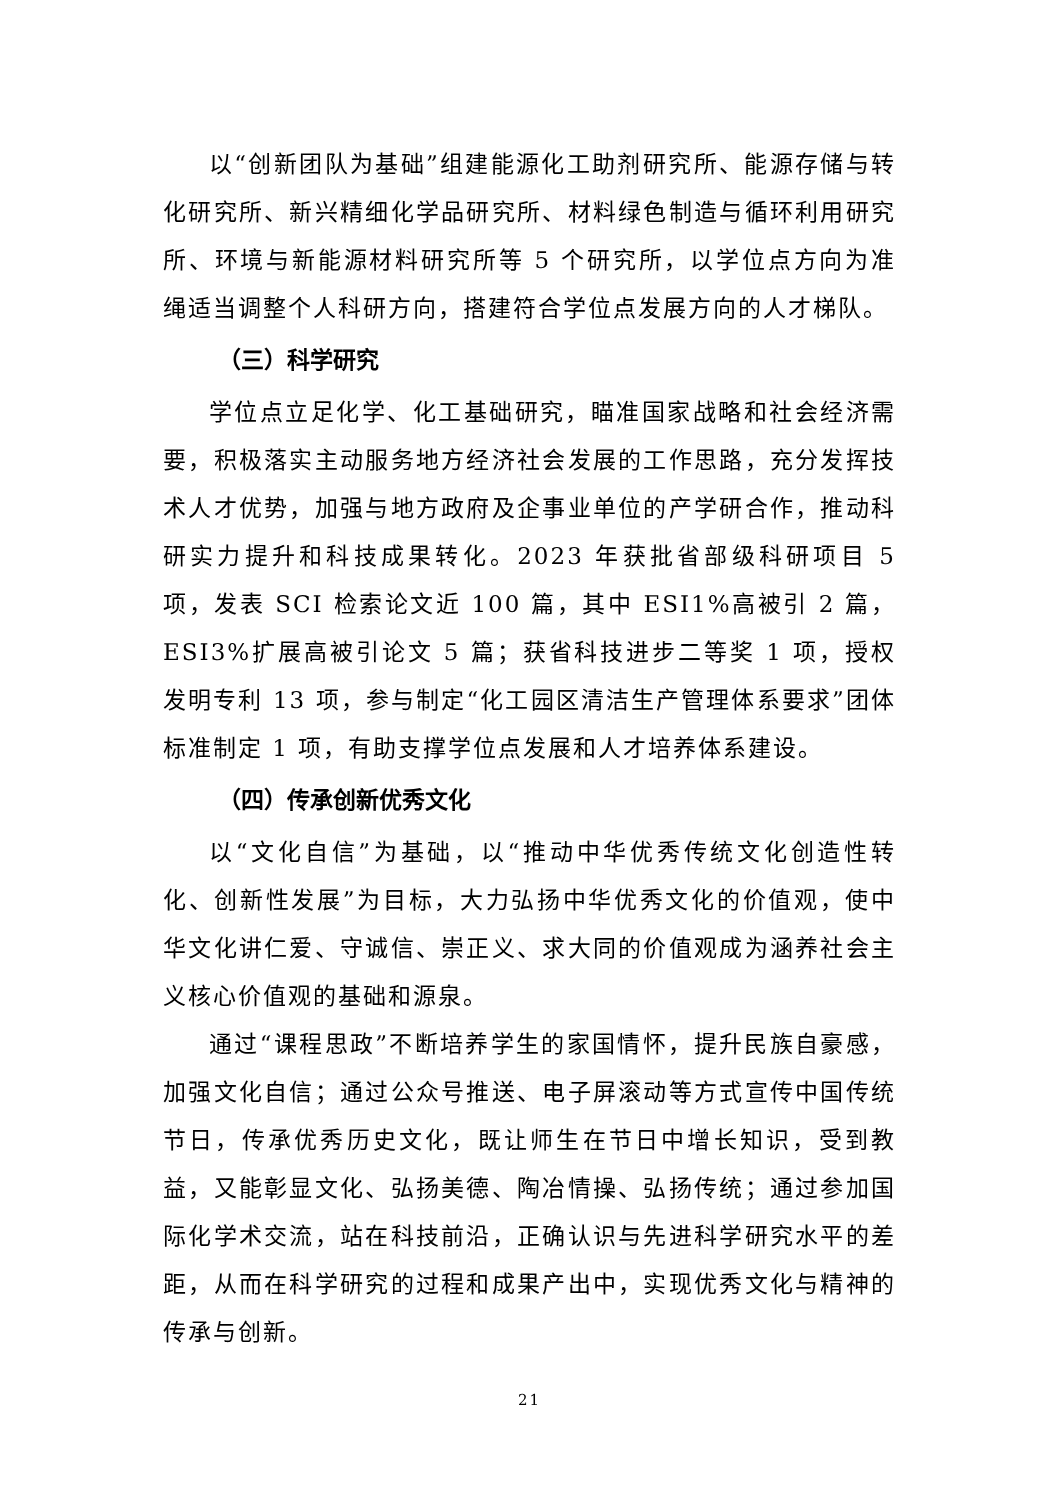以“创新团队为基础”组建能源化工助剂研究所、能源存储与转化研究所、新兴精细化学品研究所、材料绿色制造与循环利用研究所、环境与新能源材料研究所等 5 个研究所，以学位点方向为准绳适当调整个人科研方向，搭建符合学位点发展方向的人才梯队。
（三）科学研究
学位点立足化学、化工基础研究，瞄准国家战略和社会经济需要，积极落实主动服务地方经济社会发展的工作思路，充分发挥技术人才优势，加强与地方政府及企事业单位的产学研合作，推动科研实力提升和科技成果转化。2023 年获批省部级科研项目 5 项，发表 SCI 检索论文近 100 篇，其中 ESI1%高被引 2 篇，ESI3%扩展高被引论文 5 篇；获省科技进步二等奖 1 项，授权发明专利 13 项，参与制定“化工园区清洁生产管理体系要求”团体标准制定 1 项，有助支撑学位点发展和人才培养体系建设。
（四）传承创新优秀文化
以“文化自信”为基础，以“推动中华优秀传统文化创造性转化、创新性发展”为目标，大力弘扬中华优秀文化的价值观，使中华文化讲仁爱、守诚信、崇正义、求大同的价值观成为涵养社会主义核心价值观的基础和源泉。
通过“课程思政”不断培养学生的家国情怀，提升民族自豪感，加强文化自信；通过公众号推送、电子屏滚动等方式宣传中国传统节日，传承优秀历史文化，既让师生在节日中增长知识，受到教益，又能彰显文化、弘扬美德、陶冶情操、弘扬传统；通过参加国际化学术交流，站在科技前沿，正确认识与先进科学研究水平的差距，从而在科学研究的过程和成果产出中，实现优秀文化与精神的传承与创新。
21